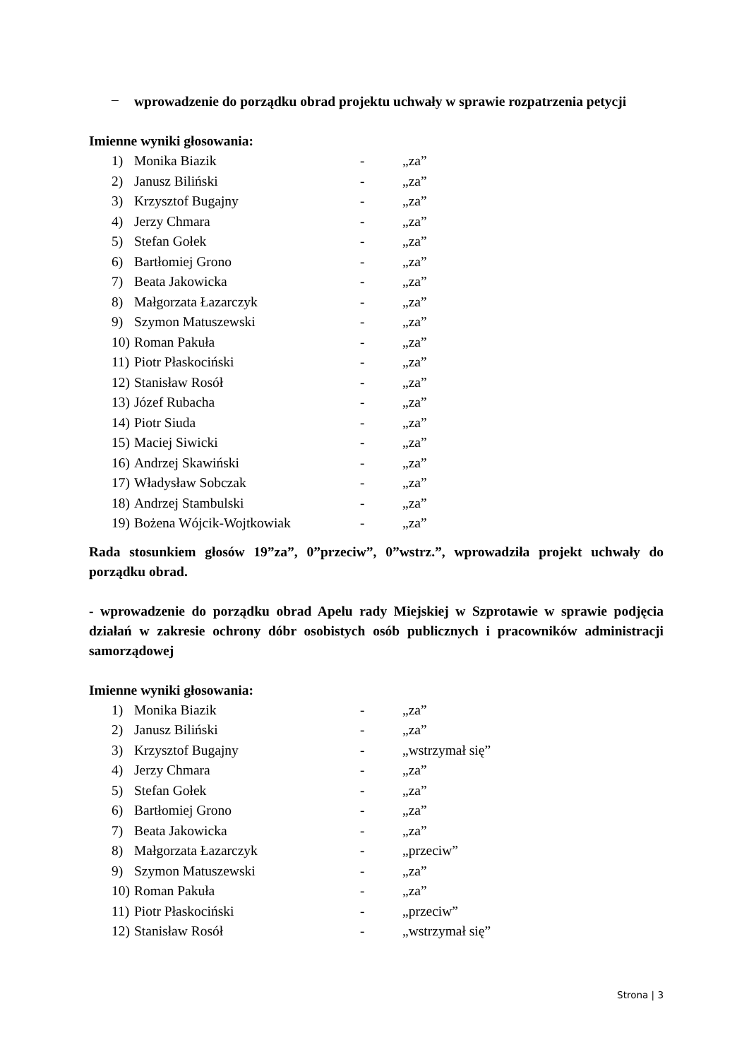–
wprowadzenie do porządku obrad projektu uchwały w sprawie rozpatrzenia petycji
Imienne wyniki głosowania:
1) Monika Biazik - „za”
2) Janusz Biliński - „za”
3) Krzysztof Bugajny - „za”
4) Jerzy Chmara - „za”
5) Stefan Gołek - „za”
6) Bartłomiej Grono - „za”
7) Beata Jakowicka - „za”
8) Małgorzata Łazarczyk - „za”
9) Szymon Matuszewski - „za”
10) Roman Pakuła - „za”
11) Piotr Płaskociński - „za”
12) Stanisław Rosół - „za”
13) Józef Rubacha - „za”
14) Piotr Siuda - „za”
15) Maciej Siwicki - „za”
16) Andrzej Skawiński - „za”
17) Władysław Sobczak - „za”
18) Andrzej Stambulski - „za”
19) Bożena Wójcik-Wojtkowiak - „za”
Rada stosunkiem głosów 19”za”, 0”przeciw”, 0”wstrz.”, wprowadziła projekt uchwały do porządku obrad.
- wprowadzenie do porządku obrad Apelu rady Miejskiej w Szprotawie w sprawie podjęcia działań w zakresie ochrony dóbr osobistych osób publicznych i pracowników administracji samorządowej
Imienne wyniki głosowania:
1) Monika Biazik - „za”
2) Janusz Biliński - „za”
3) Krzysztof Bugajny - „wstrzymał się”
4) Jerzy Chmara - „za”
5) Stefan Gołek - „za”
6) Bartłomiej Grono - „za”
7) Beata Jakowicka - „za”
8) Małgorzata Łazarczyk - „przeciw”
9) Szymon Matuszewski - „za”
10) Roman Pakuła - „za”
11) Piotr Płaskociński - „przeciw”
12) Stanisław Rosół - „wstrzymał się”
Strona | 3